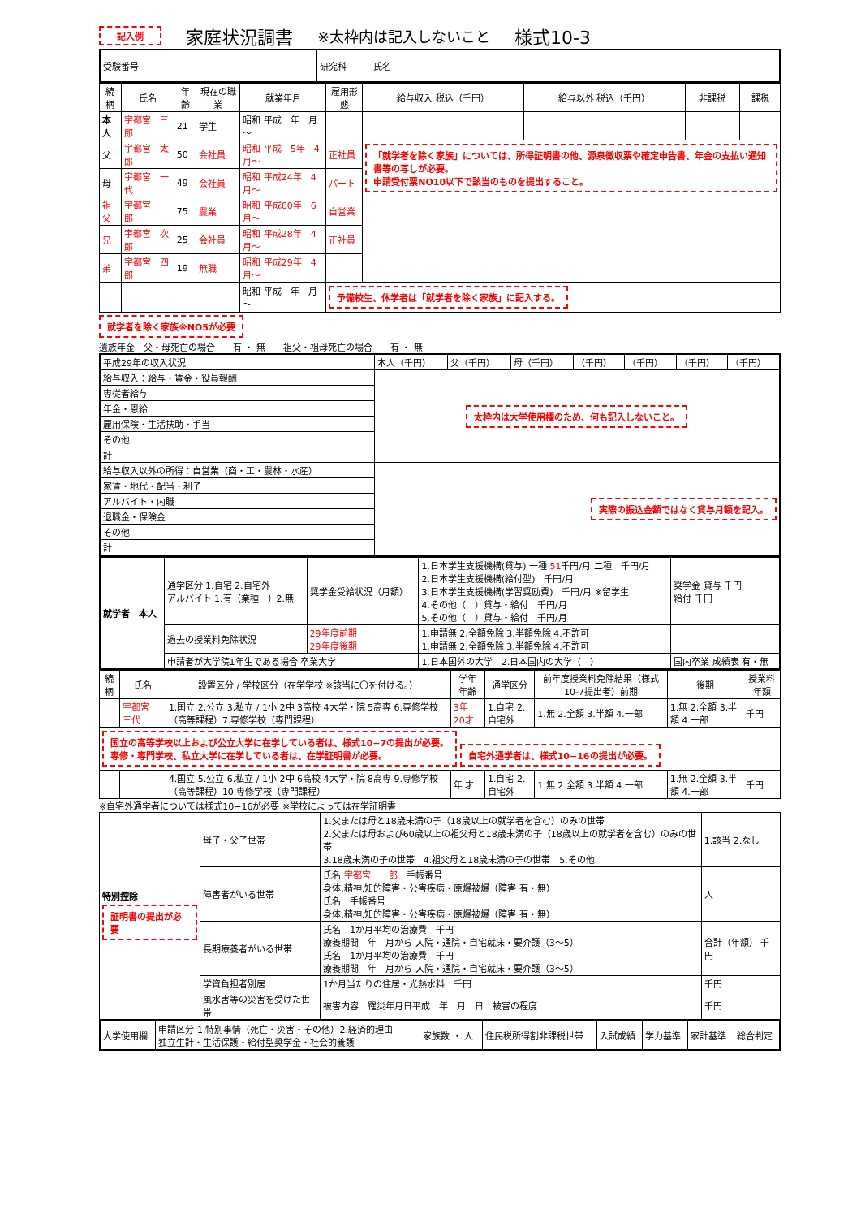記入例 家庭状況調書 ※太枠内は記入しないこと 様式10-3
| 受験番号 | 研究科 氏名 |
| 続柄 | 氏名 | 年齢 | 現在の職業 | 就業年月 | 雇用形態 | 給与収入 税込（千円） | 給与以外 税込（千円） | 非課税 | 課税 |
| --- | --- | --- | --- | --- | --- | --- | --- | --- | --- |
| 本人 | 宇都宮 三郎 | 21 | 学生 | 昭和 平成 年 月～ | | | | | |
| 父 | 宇都宮 太郎 | 50 | 会社員 | 昭和 平成 5年 4月～ | 正社員 | 「就学者を除く家族」については、所得証明書の他、源泉徴収票や確定申告書、年金の支払い通知書等の写しが必要。 申請受付票NO10以下で該当のものを提出すること。 | | | |
| 母 | 宇都宮 一代 | 49 | 会社員 | 昭和 平成24年 4月～ | パート | | | | |
| 祖父 | 宇都宮 一郎 | 75 | 農業 | 昭和 平成60年 6月～ | 自営業 | | | | |
| 兄 | 宇都宮 次郎 | 25 | 会社員 | 昭和 平成28年 4月～ | 正社員 | | | | |
| 弟 | 宇都宮 四郎 | 19 | 無職 | 昭和 平成29年 4月～ | | | | | |
| | | | | 昭和 平成 年 月～ | 予備校生、休学者は「就学者を除く家族」に記入する。 | | | | |
就学者を除く家族※NO5が必要
遺族年金　父・母死亡の場合　　有 ・ 無　　祖父・祖母死亡の場合　　有 ・ 無
| 平成29年の収入状況 | 本人（千円） | 父（千円） | 母（千円） | （千円） | （千円） | （千円） | （千円） |
| 給与収入：給与・賃金・役員報酬 | 太枠内は大学使用欄のため、何も記入しないこと。 | | | | | | |
| 専従者給与 | | | | | | | |
| 年金・恩給 | | | | | | | |
| 雇用保険・生活扶助・手当 | | | | | | | |
| その他 | | | | | | | |
| 計 | | | | | | | |
| 給与収入以外の所得：自営業（商・工・農林・水産） | 実際の振込金額ではなく貸与月額を記入。 | | | | | | |
| 家賃・地代・配当・利子 | | | | | | | |
| アルバイト・内職 | | | | | | | |
| 退職金・保険金 | | | | | | | |
| その他 | | | | | | | |
| 計 | | | | | | | |
| 就学者 本人 | 通学区分 1.自宅 2.自宅外 アルバイト 1.有（業種 ）2.無 | 奨学金受給状況（月額） | 1.日本学生支援機構(貸与) 一種 51 千円/月 二種 千円/月 2.日本学生支援機構(給付型) 千円/月 3.日本学生支援機構(学習奨励費) 千円/月 ※留学生 4.その他（ ）貸与・給付 千円/月 5.その他（ ）貸与・給付 千円/月 | 奨学金 貸与 千円 給付 千円 |
| | 過去の授業料免除状況 | 29年度前期 29年度後期 | 1.申請無 2.全額免除 3.半額免除 4.不許可 1.申請無 2.全額免除 3.半額免除 4.不許可 | |
| | 申請者が大学院1年生である場合 卒業大学 | | 1.日本国外の大学 2.日本国内の大学（ ） | 国内卒業 成績表 有・無 |
| 続柄 | 氏名 | 設置区分 / 学校区分（在学学校 ※該当に〇を付ける。） | 学年 年齢 | 通学区分 | 前年度授業料免除結果（様式10-7提出者）前期 | 後期 | 授業料年額 |
| --- | --- | --- | --- | --- | --- | --- | --- |
| | 宇都宮 三代 | 1.国立 2.公立 3.私立 / 1小 2中 3高校 4大学・院 5高専 6.専修学校（高等課程）7.専修学校（専門課程） | 3年 20才 | 1.自宅 2.自宅外 | 1.無 2.全額 3.半額 4.一部 | 1.無 2.全額 3.半額 4.一部 | 千円 |
| 国立の高等学校以上および公立大学に在学している者は、様式10−7の提出が必要。 専修・専門学校、私立大学に在学している者は、在学証明書が必要。 自宅外通学者は、様式10−16の提出が必要。 | | | | | | | |
| | | 4.国立 5.公立 6.私立 / 1小 2中 6高校 4大学・院 8高専 9.専修学校（高等課程）10.専修学校（専門課程） | 年 才 | 1.自宅 2.自宅外 | 1.無 2.全額 3.半額 4.一部 | 1.無 2.全額 3.半額 4.一部 | 千円 |
※自宅外通学者については様式10−16が必要 ※学校によっては在学証明書
| 特別控除 証明書の提出が必要 | 母子・父子世帯 | 1.父または母と18歳未満の子（18歳以上の就学者を含む）のみの世帯 2.父または母および60歳以上の祖父母と18歳未満の子（18歳以上の就学者を含む）のみの世帯 3.18歳未満の子の世帯 4.祖父母と18歳未満の子の世帯 5.その他 | 1.該当 2.なし |
| | 障害者がいる世帯 | 氏名 宇都宮 一郎 手帳番号 身体,精神,知的障害・公害疾病・原爆被爆（障害 有・無） 氏名 手帳番号 身体,精神,知的障害・公害疾病・原爆被爆（障害 有・無） | 人 |
| | 長期療養者がいる世帯 | 氏名 1か月平均の治療費 千円 療養期間 年 月から 入院・通院・自宅就床・要介護（3〜5） 氏名 1か月平均の治療費 千円 療養期間 年 月から 入院・通院・自宅就床・要介護（3〜5） | 合計（年額） 千円 |
| | 学資負担者別居 | 1か月当たりの住居・光熱水料 千円 | 千円 |
| | 風水害等の災害を受けた世帯 | 被害内容 罹災年月日平成 年 月 日 被害の程度 | 千円 |
| 大学使用欄 | 申請区分 1.特別事情（死亡・災害・その他）2.経済的理由 独立生計・生活保護・給付型奨学金・社会的養護 | 家族数 ・ 人 | 住民税所得割非課税世帯 | 入試成績 | 学力基準 | 家計基準 | 総合判定 |